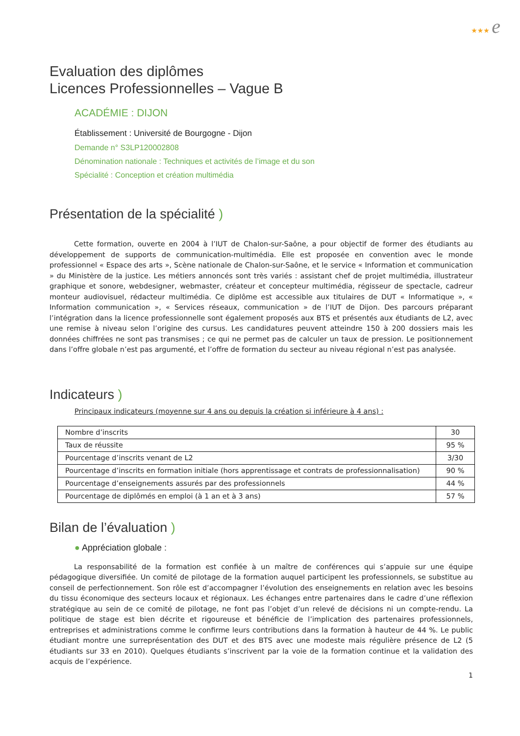★★★ e
Evaluation des diplômes
Licences Professionnelles – Vague B
ACADÉMIE : DIJON
Établissement : Université de Bourgogne - Dijon
Demande n° S3LP120002808
Dénomination nationale : Techniques et activités de l’image et du son
Spécialité : Conception et création multimédia
Présentation de la spécialité )
Cette formation, ouverte en 2004 à l’IUT de Chalon-sur-Saône, a pour objectif de former des étudiants au développement de supports de communication-multimédia. Elle est proposée en convention avec le monde professionnel « Espace des arts », Scène nationale de Chalon-sur-Saône, et le service « Information et communication » du Ministère de la justice. Les métiers annoncés sont très variés : assistant chef de projet multimédia, illustrateur graphique et sonore, webdesigner, webmaster, créateur et concepteur multimédia, régisseur de spectacle, cadreur monteur audiovisuel, rédacteur multimédia. Ce diplôme est accessible aux titulaires de DUT « Informatique », « Information communication », « Services réseaux, communication » de l’IUT de Dijon. Des parcours préparant l’intégration dans la licence professionnelle sont également proposés aux BTS et présentés aux étudiants de L2, avec une remise à niveau selon l’origine des cursus. Les candidatures peuvent atteindre 150 à 200 dossiers mais les données chiffrées ne sont pas transmises ; ce qui ne permet pas de calculer un taux de pression. Le positionnement dans l’offre globale n’est pas argumenté, et l’offre de formation du secteur au niveau régional n’est pas analysée.
Indicateurs )
Principaux indicateurs (moyenne sur 4 ans ou depuis la création si inférieure à 4 ans) :
| Nombre d’inscrits | 30 |
| Taux de réussite | 95 % |
| Pourcentage d’inscrits venant de L2 | 3/30 |
| Pourcentage d’inscrits en formation initiale (hors apprentissage et contrats de professionnalisation) | 90 % |
| Pourcentage d’enseignements assurés par des professionnels | 44 % |
| Pourcentage de diplômés en emploi (à 1 an et à 3 ans) | 57 % |
Bilan de l’évaluation )
● Appréciation globale :
La responsabilité de la formation est confiée à un maître de conférences qui s’appuie sur une équipe pédagogique diversifiée. Un comité de pilotage de la formation auquel participent les professionnels, se substitue au conseil de perfectionnement. Son rôle est d’accompagner l’évolution des enseignements en relation avec les besoins du tissu économique des secteurs locaux et régionaux. Les échanges entre partenaires dans le cadre d’une réflexion stratégique au sein de ce comité de pilotage, ne font pas l’objet d’un relevé de décisions ni un compte-rendu. La politique de stage est bien décrite et rigoureuse et bénéficie de l’implication des partenaires professionnels, entreprises et administrations comme le confirme leurs contributions dans la formation à hauteur de 44 %. Le public étudiant montre une surreprésentation des DUT et des BTS avec une modeste mais régulière présence de L2 (5 étudiants sur 33 en 2010). Quelques étudiants s’inscrivent par la voie de la formation continue et la validation des acquis de l’expérience.
1